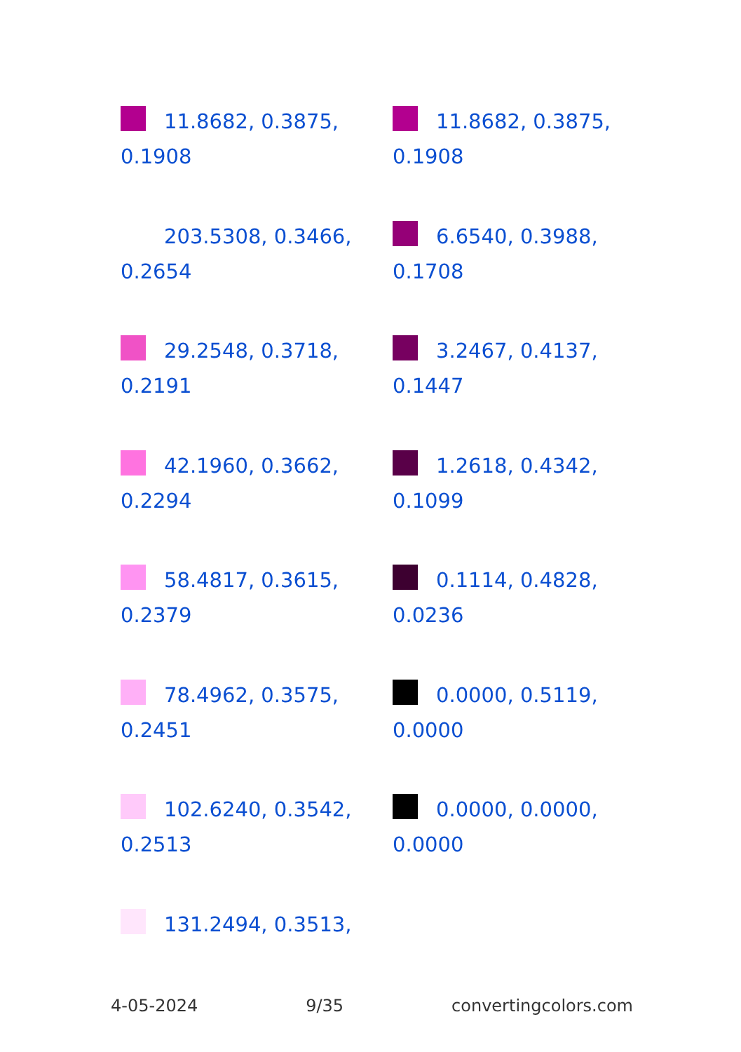11.8682, 0.3875, 0.1908
11.8682, 0.3875, 0.1908
203.5308, 0.3466, 0.2654
6.6540, 0.3988, 0.1708
29.2548, 0.3718, 0.2191
3.2467, 0.4137, 0.1447
42.1960, 0.3662, 0.2294
1.2618, 0.4342, 0.1099
58.4817, 0.3615, 0.2379
0.1114, 0.4828, 0.0236
78.4962, 0.3575, 0.2451
0.0000, 0.5119, 0.0000
102.6240, 0.3542, 0.2513
0.0000, 0.0000, 0.0000
131.2494, 0.3513,
4-05-2024 9/35 convertingcolors.com